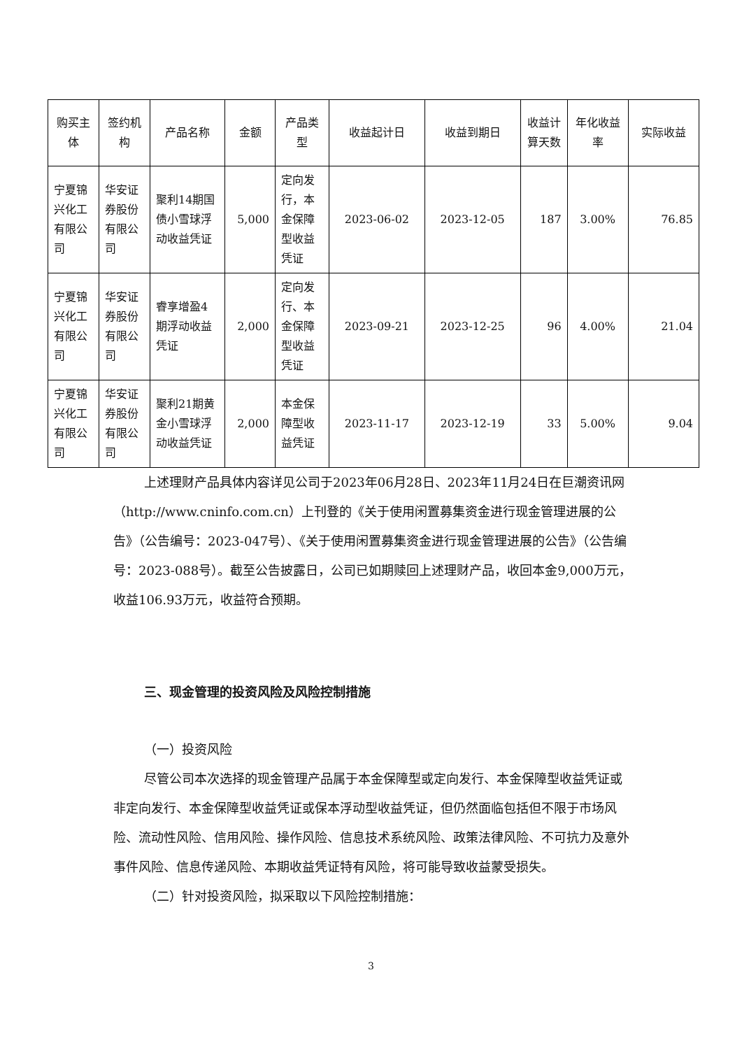| 购买主体 | 签约机构 | 产品名称 | 金额 | 产品类型 | 收益起计日 | 收益到期日 | 收益计算天数 | 年化收益率 | 实际收益 |
| --- | --- | --- | --- | --- | --- | --- | --- | --- | --- |
| 宁夏锦兴化工有限公司 | 华安证券股份有限公司 | 聚利14期国债小雪球浮动收益凭证 | 5,000 | 定向发行，本金保障型收益凭证 | 2023-06-02 | 2023-12-05 | 187 | 3.00% | 76.85 |
| 宁夏锦兴化工有限公司 | 华安证券股份有限公司 | 睿享增盈4期浮动收益凭证 | 2,000 | 定向发行、本金保障型收益凭证 | 2023-09-21 | 2023-12-25 | 96 | 4.00% | 21.04 |
| 宁夏锦兴化工有限公司 | 华安证券股份有限公司 | 聚利21期黄金小雪球浮动收益凭证 | 2,000 | 本金保障型收益凭证 | 2023-11-17 | 2023-12-19 | 33 | 5.00% | 9.04 |
上述理财产品具体内容详见公司于2023年06月28日、2023年11月24日在巨潮资讯网（http://www.cninfo.com.cn）上刊登的《关于使用闲置募集资金进行现金管理进展的公告》（公告编号：2023-047号）、《关于使用闲置募集资金进行现金管理进展的公告》（公告编号：2023-088号）。截至公告披露日，公司已如期赎回上述理财产品，收回本金9,000万元，收益106.93万元，收益符合预期。
三、现金管理的投资风险及风险控制措施
（一）投资风险
尽管公司本次选择的现金管理产品属于本金保障型或定向发行、本金保障型收益凭证或非定向发行、本金保障型收益凭证或保本浮动型收益凭证，但仍然面临包括但不限于市场风险、流动性风险、信用风险、操作风险、信息技术系统风险、政策法律风险、不可抗力及意外事件风险、信息传递风险、本期收益凭证特有风险，将可能导致收益蒙受损失。
（二）针对投资风险，拟采取以下风险控制措施：
3